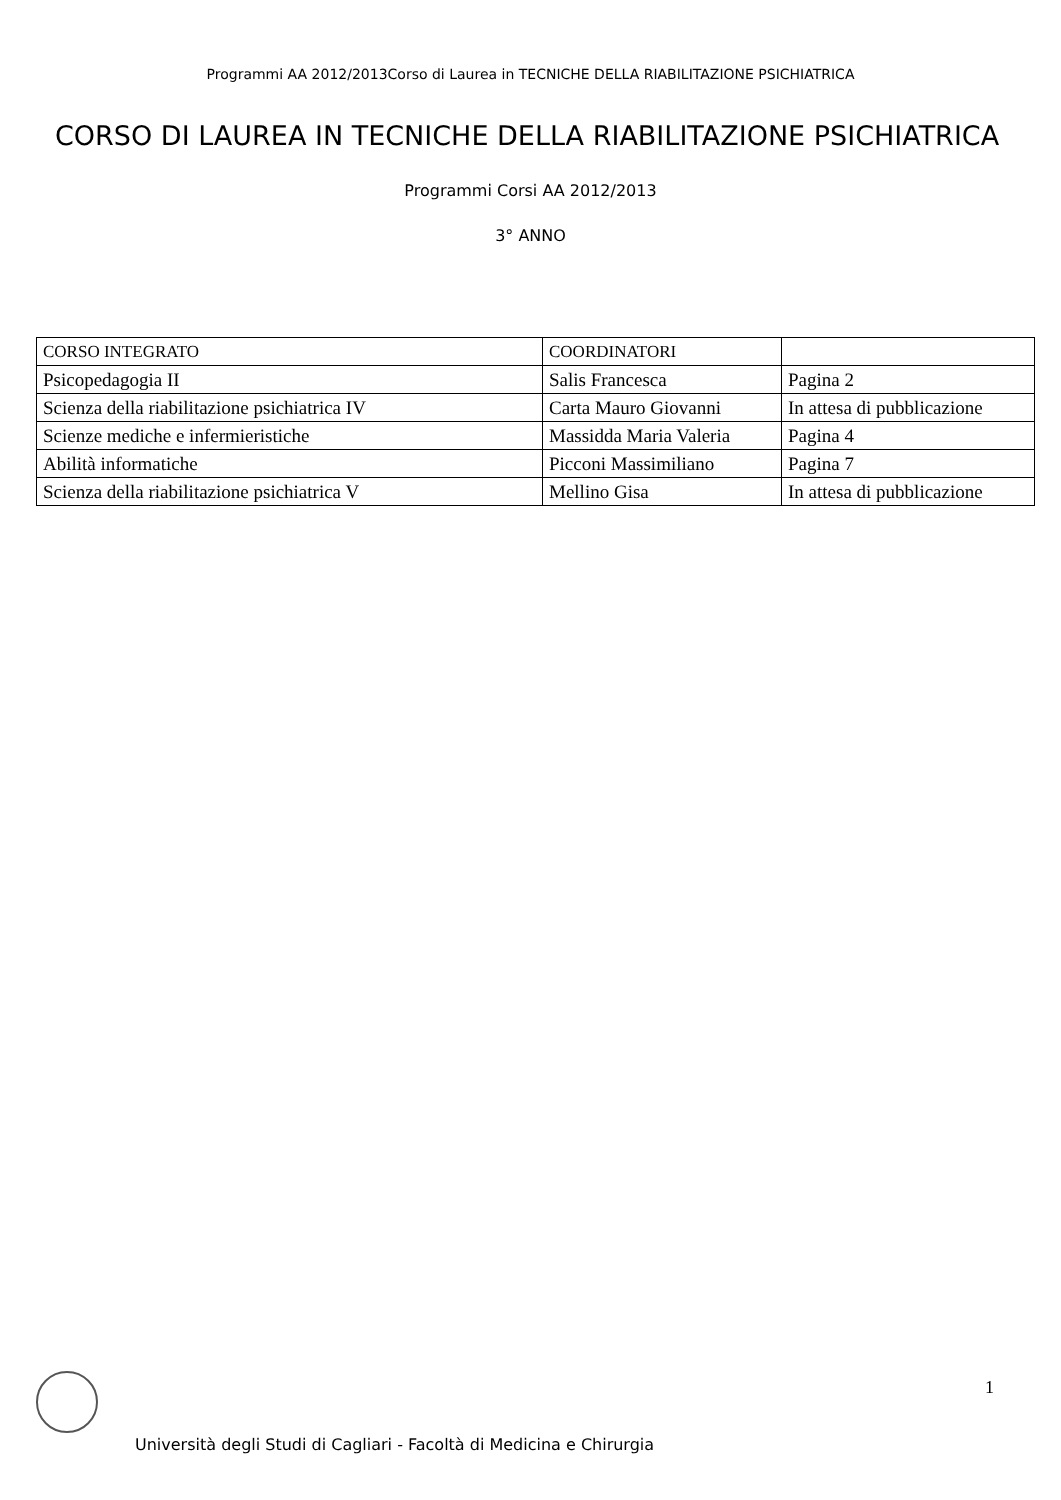Programmi AA 2012/2013Corso di Laurea in TECNICHE DELLA RIABILITAZIONE PSICHIATRICA
CORSO DI LAUREA IN TECNICHE DELLA RIABILITAZIONE PSICHIATRICA
Programmi Corsi AA 2012/2013
3° ANNO
| CORSO INTEGRATO | COORDINATORI | |
| Psicopedagogia II | Salis Francesca | Pagina 2 |
| Scienza della riabilitazione psichiatrica IV | Carta Mauro Giovanni | In attesa di pubblicazione |
| Scienze mediche e infermieristiche | Massidda Maria Valeria | Pagina 4 |
| Abilità informatiche | Picconi Massimiliano | Pagina 7 |
| Scienza della riabilitazione psichiatrica V | Mellino Gisa | In attesa di pubblicazione |
1
Università degli Studi di Cagliari - Facoltà di Medicina e Chirurgia